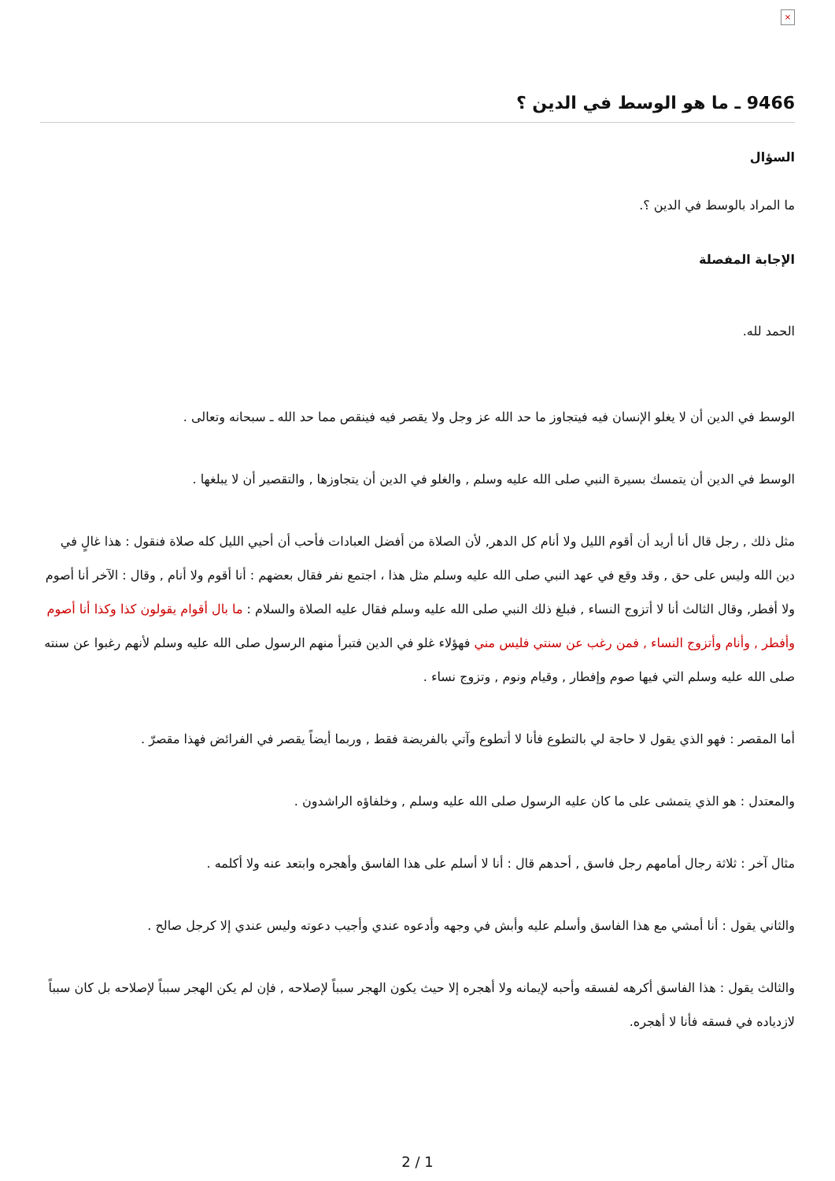×
9466 ـ ما هو الوسط في الدين ؟
السؤال
ما المراد بالوسط في الدين ؟.
الإجابة المفصلة
الحمد لله.
الوسط في الدين أن لا يغلو الإنسان فيه فيتجاوز ما حد الله عز وجل ولا يقصر فيه فينقص مما حد الله ـ سبحانه وتعالى .
الوسط في الدين أن يتمسك بسيرة النبي صلى الله عليه وسلم , والغلو في الدين أن يتجاوزها , والتقصير أن لا يبلغها .
مثل ذلك , رجل قال أنا أريد أن أقوم الليل ولا أنام كل الدهر, لأن الصلاة من أفضل العبادات فأحب أن أحيي الليل كله صلاة فنقول : هذا غالٍ في دين الله وليس على حق , وقد وقع في عهد النبي صلى الله عليه وسلم مثل هذا ، اجتمع نفر فقال بعضهم : أنا أقوم ولا أنام , وقال : الآخر أنا أصوم ولا أفطر, وقال الثالث أنا لا أتزوج النساء , فبلغ ذلك النبي صلى الله عليه وسلم فقال عليه الصلاة والسلام : ما بال أقوام يقولون كذا وكذا أنا أصوم وأفطر , وأنام وأتزوج النساء , فمن رغب عن سنتي فليس مني فهؤلاء غلو في الدين فتبرأ منهم الرسول صلى الله عليه وسلم لأنهم رغبوا عن سنته صلى الله عليه وسلم التي فيها صوم وإفطار , وقيام ونوم , وتزوج نساء .
أما المقصر : فهو الذي يقول لا حاجة لي بالتطوع فأنا لا أتطوع وآتي بالفريضة فقط , وربما أيضاً يقصر في الفرائض فهذا مقصرّ .
والمعتدل : هو الذي يتمشى على ما كان عليه الرسول صلى الله عليه وسلم , وخلفاؤه الراشدون .
مثال آخر : ثلاثة رجال أمامهم رجل فاسق , أحدهم قال : أنا لا أسلم على هذا الفاسق وأهجره وابتعد عنه ولا أكلمه .
والثاني يقول : أنا أمشي مع هذا الفاسق وأسلم عليه وأبش في وجهه وأدعوه عندي وأجيب دعوته وليس عندي إلا كرجل صالح .
والثالث يقول : هذا الفاسق أكرهه لفسقه وأحبه لإيمانه ولا أهجره إلا حيث يكون الهجر سبباً لإصلاحه , فإن لم يكن الهجر سبباً لإصلاحه بل كان سبباً لازدياده في فسقه فأنا لا أهجره.
2 / 1